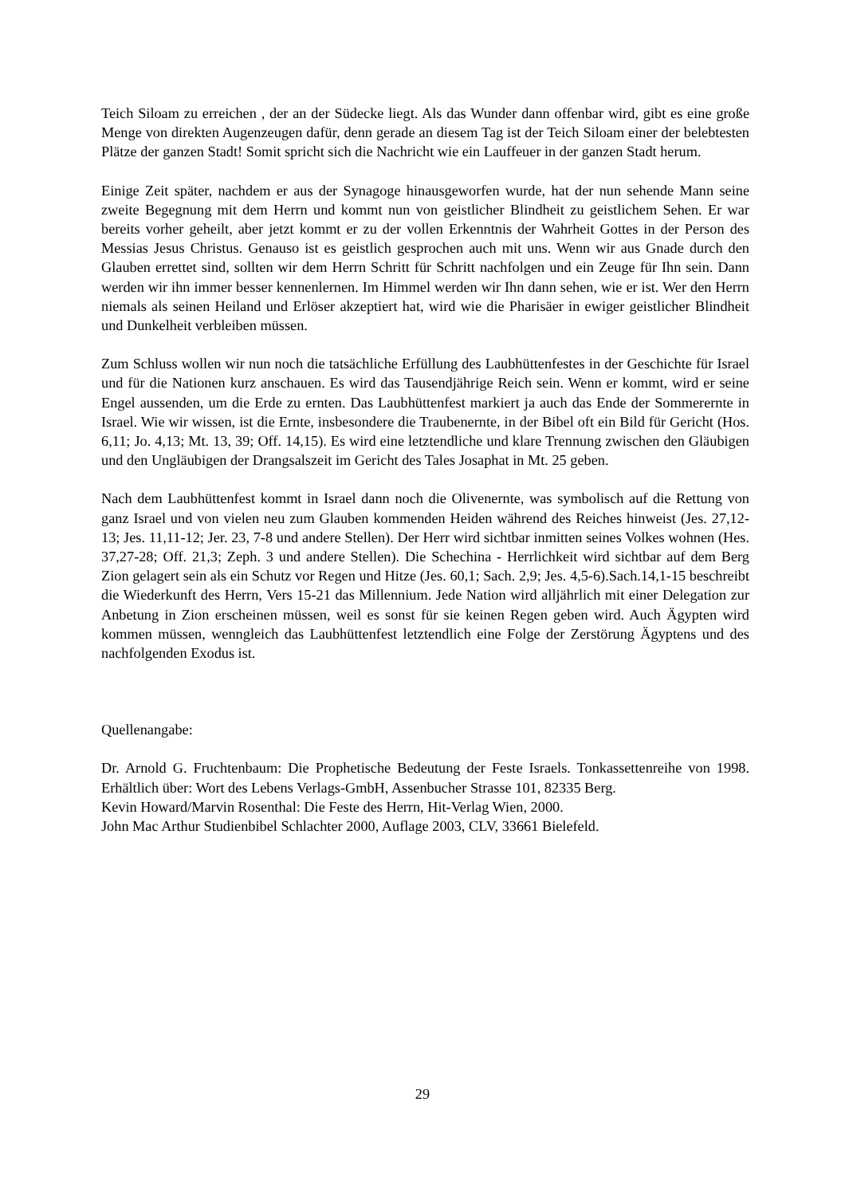Teich Siloam zu erreichen , der an der Südecke liegt. Als das Wunder dann offenbar wird, gibt es eine große Menge von direkten Augenzeugen dafür, denn gerade an diesem Tag ist der Teich Siloam einer der belebtesten Plätze der ganzen Stadt! Somit spricht sich die Nachricht wie ein Lauffeuer in der ganzen Stadt herum.
Einige Zeit später, nachdem er aus der Synagoge hinausgeworfen wurde, hat der nun sehende Mann seine zweite Begegnung mit dem Herrn und kommt nun von geistlicher Blindheit zu geistlichem Sehen. Er war bereits vorher geheilt, aber jetzt kommt er zu der vollen Erkenntnis der Wahrheit Gottes in der Person des Messias Jesus Christus. Genauso ist es geistlich gesprochen auch mit uns. Wenn wir aus Gnade durch den Glauben errettet sind, sollten wir dem Herrn Schritt für Schritt nachfolgen und ein Zeuge für Ihn sein. Dann werden wir ihn immer besser kennenlernen. Im Himmel werden wir Ihn dann sehen, wie er ist. Wer den Herrn niemals als seinen Heiland und Erlöser akzeptiert hat, wird wie die Pharisäer in ewiger geistlicher Blindheit und Dunkelheit verbleiben müssen.
Zum Schluss wollen wir nun noch die tatsächliche Erfüllung des Laubhüttenfestes in der Geschichte für Israel und für die Nationen kurz anschauen. Es wird das Tausendjährige Reich sein. Wenn er kommt, wird er seine Engel aussenden, um die Erde zu ernten. Das Laubhüttenfest markiert ja auch das Ende der Sommerernte in Israel. Wie wir wissen, ist die Ernte, insbesondere die Traubenernte, in der Bibel oft ein Bild für Gericht (Hos. 6,11; Jo. 4,13; Mt. 13, 39; Off. 14,15). Es wird eine letztendliche und klare Trennung zwischen den Gläubigen und den Ungläubigen der Drangsalszeit im Gericht des Tales Josaphat in Mt. 25 geben.
Nach dem Laubhüttenfest kommt in Israel dann noch die Olivenernte, was symbolisch auf die Rettung von ganz Israel und von vielen neu zum Glauben kommenden Heiden während des Reiches hinweist (Jes. 27,12-13; Jes. 11,11-12; Jer. 23, 7-8 und andere Stellen). Der Herr wird sichtbar inmitten seines Volkes wohnen (Hes. 37,27-28; Off. 21,3; Zeph. 3 und andere Stellen). Die Schechina - Herrlichkeit wird sichtbar auf dem Berg Zion gelagert sein als ein Schutz vor Regen und Hitze (Jes. 60,1; Sach. 2,9; Jes. 4,5-6).Sach.14,1-15 beschreibt die Wiederkunft des Herrn, Vers 15-21 das Millennium. Jede Nation wird alljährlich mit einer Delegation zur Anbetung in Zion erscheinen müssen, weil es sonst für sie keinen Regen geben wird. Auch Ägypten wird kommen müssen, wenngleich das Laubhüttenfest letztendlich eine Folge der Zerstörung Ägyptens und des nachfolgenden Exodus ist.
Quellenangabe:
Dr. Arnold G. Fruchtenbaum: Die Prophetische Bedeutung der Feste Israels. Tonkassettenreihe von 1998. Erhältlich über: Wort des Lebens Verlags-GmbH, Assenbucher Strasse 101, 82335 Berg.
Kevin Howard/Marvin Rosenthal: Die Feste des Herrn, Hit-Verlag Wien, 2000.
John Mac Arthur Studienbibel Schlachter 2000, Auflage 2003, CLV, 33661 Bielefeld.
29